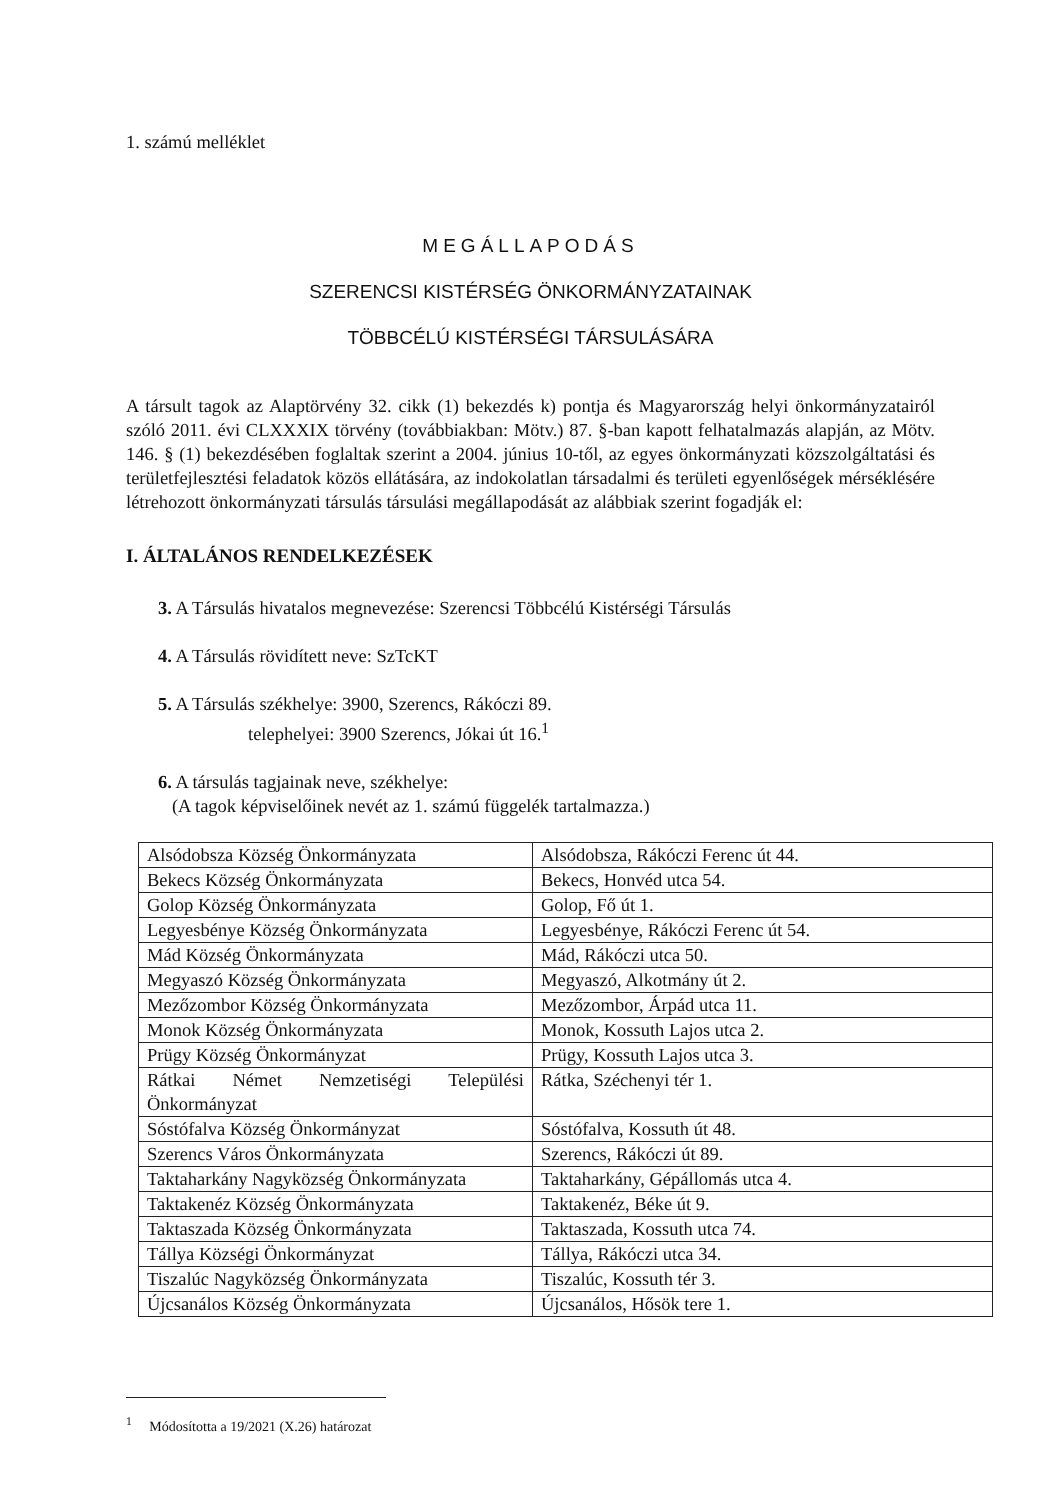1. számú melléklet
MEGÁLLAPODÁS
SZERENCSI KISTÉRSÉG ÖNKORMÁNYZATAINAK
TÖBBCÉLÚ KISTÉRSÉGI TÁRSULÁSÁRA
A társult tagok az Alaptörvény 32. cikk (1) bekezdés k) pontja és Magyarország helyi önkormányzatairól szóló 2011. évi CLXXXIX törvény (továbbiakban: Mötv.) 87. §-ban kapott felhatalmazás alapján, az Mötv. 146. § (1) bekezdésében foglaltak szerint a 2004. június 10-től, az egyes önkormányzati közszolgáltatási és területfejlesztési feladatok közös ellátására, az indokolatlan társadalmi és területi egyenlőségek mérséklésére létrehozott önkormányzati társulás társulási megállapodását az alábbiak szerint fogadják el:
I. ÁLTALÁNOS RENDELKEZÉSEK
3. A Társulás hivatalos megnevezése: Szerencsi Többcélú Kistérségi Társulás
4. A Társulás rövidített neve: SzTcKT
5. A Társulás székhelye: 3900, Szerencs, Rákóczi 89.
telephelyei: 3900 Szerencs, Jókai út 16.<sup>1</sup>
6. A társulás tagjainak neve, székhelye:
(A tagok képviselőinek nevét az 1. számú függelék tartalmazza.)
| Alsódobsza Község Önkormányzata | Alsódobsza, Rákóczi Ferenc út 44. |
| Bekecs Község Önkormányzata | Bekecs, Honvéd utca 54. |
| Golop Község Önkormányzata | Golop, Fő út 1. |
| Legyesbénye Község Önkormányzata | Legyesbénye, Rákóczi Ferenc út 54. |
| Mád Község Önkormányzata | Mád, Rákóczi utca 50. |
| Megyaszó Község Önkormányzata | Megyaszó, Alkotmány út 2. |
| Mezőzombor Község Önkormányzata | Mezőzombor, Árpád utca 11. |
| Monok Község Önkormányzata | Monok, Kossuth Lajos utca 2. |
| Prügy Község Önkormányzat | Prügy, Kossuth Lajos utca 3. |
| Rátkai Német Nemzetiségi Települési Önkormányzat | Rátka, Széchenyi tér 1. |
| Sóstófalva Község Önkormányzat | Sóstófalva, Kossuth út 48. |
| Szerencs Város Önkormányzata | Szerencs, Rákóczi út 89. |
| Taktaharkány Nagyközség Önkormányzata | Taktaharkány, Gépállomás utca 4. |
| Taktakenéz Község Önkormányzata | Taktakenéz, Béke út 9. |
| Taktaszada Község Önkormányzata | Taktaszada, Kossuth utca 74. |
| Tállya Községi Önkormányzat | Tállya, Rákóczi utca 34. |
| Tiszalúc Nagyközség Önkormányzata | Tiszalúc, Kossuth tér 3. |
| Újcsanálos Község Önkormányzata | Újcsanálos, Hősök tere 1. |
<sup>1</sup> Módosította a 19/2021 (X.26) határozat